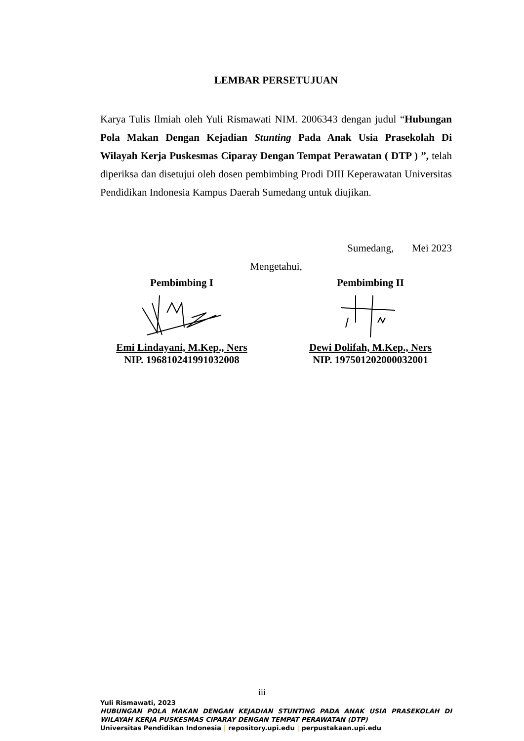LEMBAR PERSETUJUAN
Karya Tulis Ilmiah oleh Yuli Rismawati NIM. 2006343 dengan judul “Hubungan Pola Makan Dengan Kejadian Stunting Pada Anak Usia Prasekolah Di Wilayah Kerja Puskesmas Ciparay Dengan Tempat Perawatan ( DTP ) ”, telah diperiksa dan disetujui oleh dosen pembimbing Prodi DIII Keperawatan Universitas Pendidikan Indonesia Kampus Daerah Sumedang untuk diujikan.
Sumedang, Mei 2023
Mengetahui,
Pembimbing I
Emi Lindayani, M.Kep., Ners
NIP. 196810241991032008
Pembimbing II
Dewi Dolifah, M.Kep., Ners
NIP. 197501202000032001
iii
Yuli Rismawati, 2023
HUBUNGAN POLA MAKAN DENGAN KEJADIAN STUNTING PADA ANAK USIA PRASEKOLAH DI WILAYAH KERJA PUSKESMAS CIPARAY DENGAN TEMPAT PERAWATAN (DTP)
Universitas Pendidikan Indonesia | repository.upi.edu | perpustakaan.upi.edu